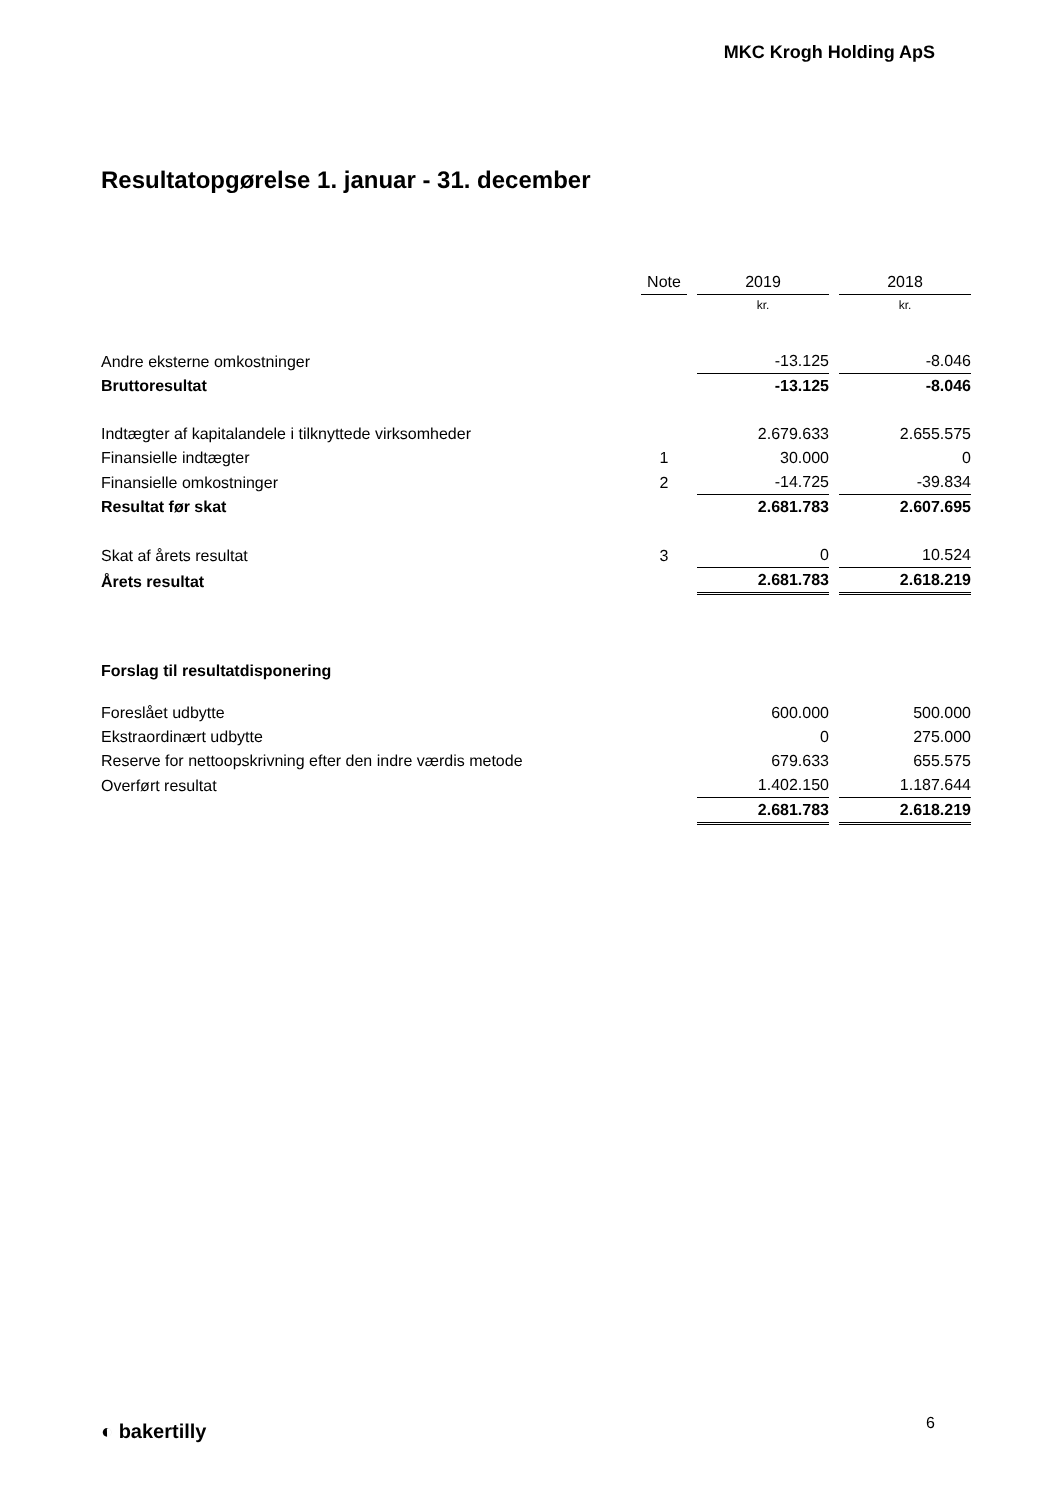MKC Krogh Holding ApS
Resultatopgørelse 1. januar - 31. december
| | Note | | 2019 | | 2018 |
| --- | --- | --- | --- | --- | --- |
| | | | kr. | | kr. |
| Andre eksterne omkostninger | | | -13.125 | | -8.046 |
| Bruttoresultat | | | -13.125 | | -8.046 |
| Indtægter af kapitalandele i tilknyttede virksomheder | | | 2.679.633 | | 2.655.575 |
| Finansielle indtægter | 1 | | 30.000 | | 0 |
| Finansielle omkostninger | 2 | | -14.725 | | -39.834 |
| Resultat før skat | | | 2.681.783 | | 2.607.695 |
| Skat af årets resultat | 3 | | 0 | | 10.524 |
| Årets resultat | | | 2.681.783 | | 2.618.219 |
| Forslag til resultatdisponering | | | | | |
| Foreslået udbytte | | | 600.000 | | 500.000 |
| Ekstraordinært udbytte | | | 0 | | 275.000 |
| Reserve for nettoopskrivning efter den indre værdis metode | | | 679.633 | | 655.575 |
| Overført resultat | | | 1.402.150 | | 1.187.644 |
| | | | 2.681.783 | | 2.618.219 |
◐ bakertilly 6